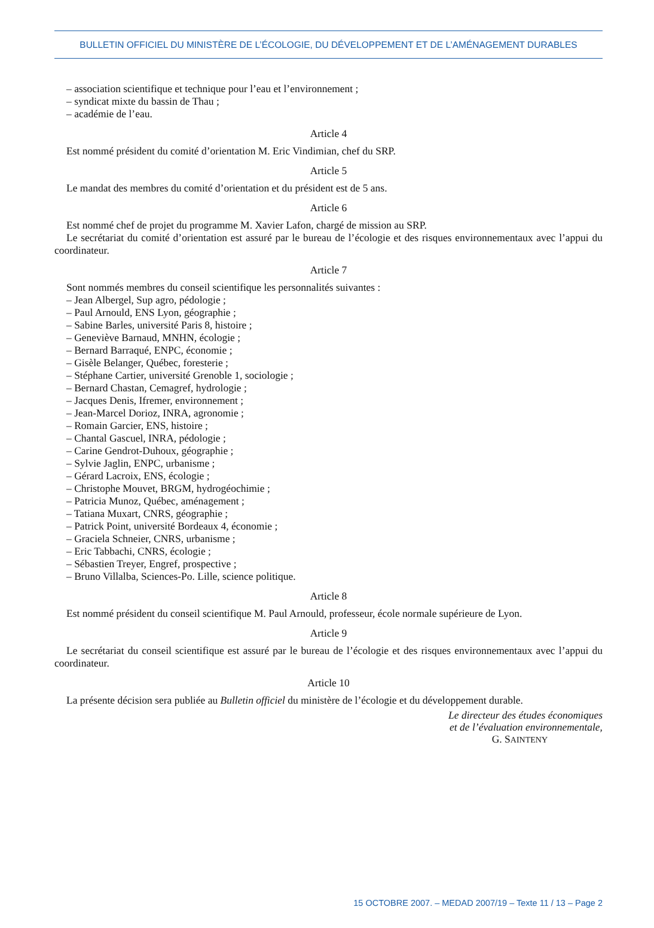BULLETIN OFFICIEL DU MINISTÈRE DE L’ÉCOLOGIE, DU DÉVELOPPEMENT ET DE L’AMÉNAGEMENT DURABLES
– association scientifique et technique pour l’eau et l’environnement ;
– syndicat mixte du bassin de Thau ;
– académie de l’eau.
Article 4
Est nommé président du comité d’orientation M. Eric Vindimian, chef du SRP.
Article 5
Le mandat des membres du comité d’orientation et du président est de 5 ans.
Article 6
Est nommé chef de projet du programme M. Xavier Lafon, chargé de mission au SRP.
Le secrétariat du comité d’orientation est assuré par le bureau de l’écologie et des risques environnementaux avec l’appui du coordinateur.
Article 7
Sont nommés membres du conseil scientifique les personnalités suivantes :
– Jean Albergel, Sup agro, pédologie ;
– Paul Arnould, ENS Lyon, géographie ;
– Sabine Barles, université Paris 8, histoire ;
– Geneviève Barnaud, MNHN, écologie ;
– Bernard Barraqué, ENPC, économie ;
– Gisèle Belanger, Québec, foresterie ;
– Stéphane Cartier, université Grenoble 1, sociologie ;
– Bernard Chastan, Cemagref, hydrologie ;
– Jacques Denis, Ifremer, environnement ;
– Jean-Marcel Dorioz, INRA, agronomie ;
– Romain Garcier, ENS, histoire ;
– Chantal Gascuel, INRA, pédologie ;
– Carine Gendrot-Duhoux, géographie ;
– Sylvie Jaglin, ENPC, urbanisme ;
– Gérard Lacroix, ENS, écologie ;
– Christophe Mouvet, BRGM, hydrogéochimie ;
– Patricia Munoz, Québec, aménagement ;
– Tatiana Muxart, CNRS, géographie ;
– Patrick Point, université Bordeaux 4, économie ;
– Graciela Schneier, CNRS, urbanisme ;
– Eric Tabbachi, CNRS, écologie ;
– Sébastien Treyer, Engref, prospective ;
– Bruno Villalba, Sciences-Po. Lille, science politique.
Article 8
Est nommé président du conseil scientifique M. Paul Arnould, professeur, école normale supérieure de Lyon.
Article 9
Le secrétariat du conseil scientifique est assuré par le bureau de l’écologie et des risques environnementaux avec l’appui du coordinateur.
Article 10
La présente décision sera publiée au Bulletin officiel du ministère de l’écologie et du développement durable.
Le directeur des études économiques
et de l’évaluation environnementale,
G. SAINTENY
15 OCTOBRE 2007. – MEDAD 2007/19 – Texte 11 / 13 – Page 2